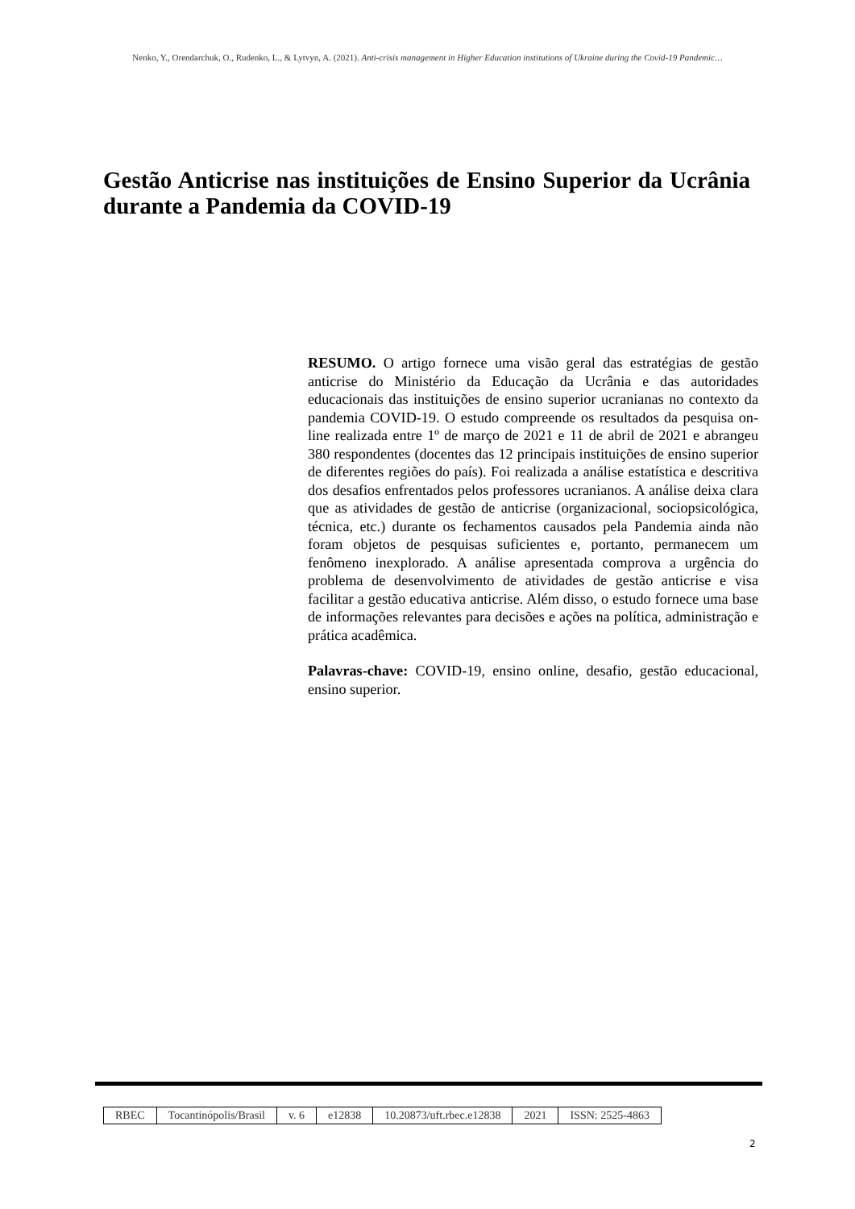Nenko, Y., Orendarchuk, O., Rudenko, L., & Lytvyn, A. (2021). Anti-crisis management in Higher Education institutions of Ukraine during the Covid-19 Pandemic…
Gestão Anticrise nas instituições de Ensino Superior da Ucrânia durante a Pandemia da COVID-19
RESUMO. O artigo fornece uma visão geral das estratégias de gestão anticrise do Ministério da Educação da Ucrânia e das autoridades educacionais das instituições de ensino superior ucranianas no contexto da pandemia COVID-19. O estudo compreende os resultados da pesquisa on-line realizada entre 1º de março de 2021 e 11 de abril de 2021 e abrangeu 380 respondentes (docentes das 12 principais instituições de ensino superior de diferentes regiões do país). Foi realizada a análise estatística e descritiva dos desafios enfrentados pelos professores ucranianos. A análise deixa clara que as atividades de gestão de anticrise (organizacional, sociopsicológica, técnica, etc.) durante os fechamentos causados pela Pandemia ainda não foram objetos de pesquisas suficientes e, portanto, permanecem um fenômeno inexplorado. A análise apresentada comprova a urgência do problema de desenvolvimento de atividades de gestão anticrise e visa facilitar a gestão educativa anticrise. Além disso, o estudo fornece uma base de informações relevantes para decisões e ações na política, administração e prática acadêmica.
Palavras-chave: COVID-19, ensino online, desafio, gestão educacional, ensino superior.
| RBEC | Tocantinópolis/Brasil | v. 6 | e12838 | 10.20873/uft.rbec.e12838 | 2021 | ISSN: 2525-4863 |
2